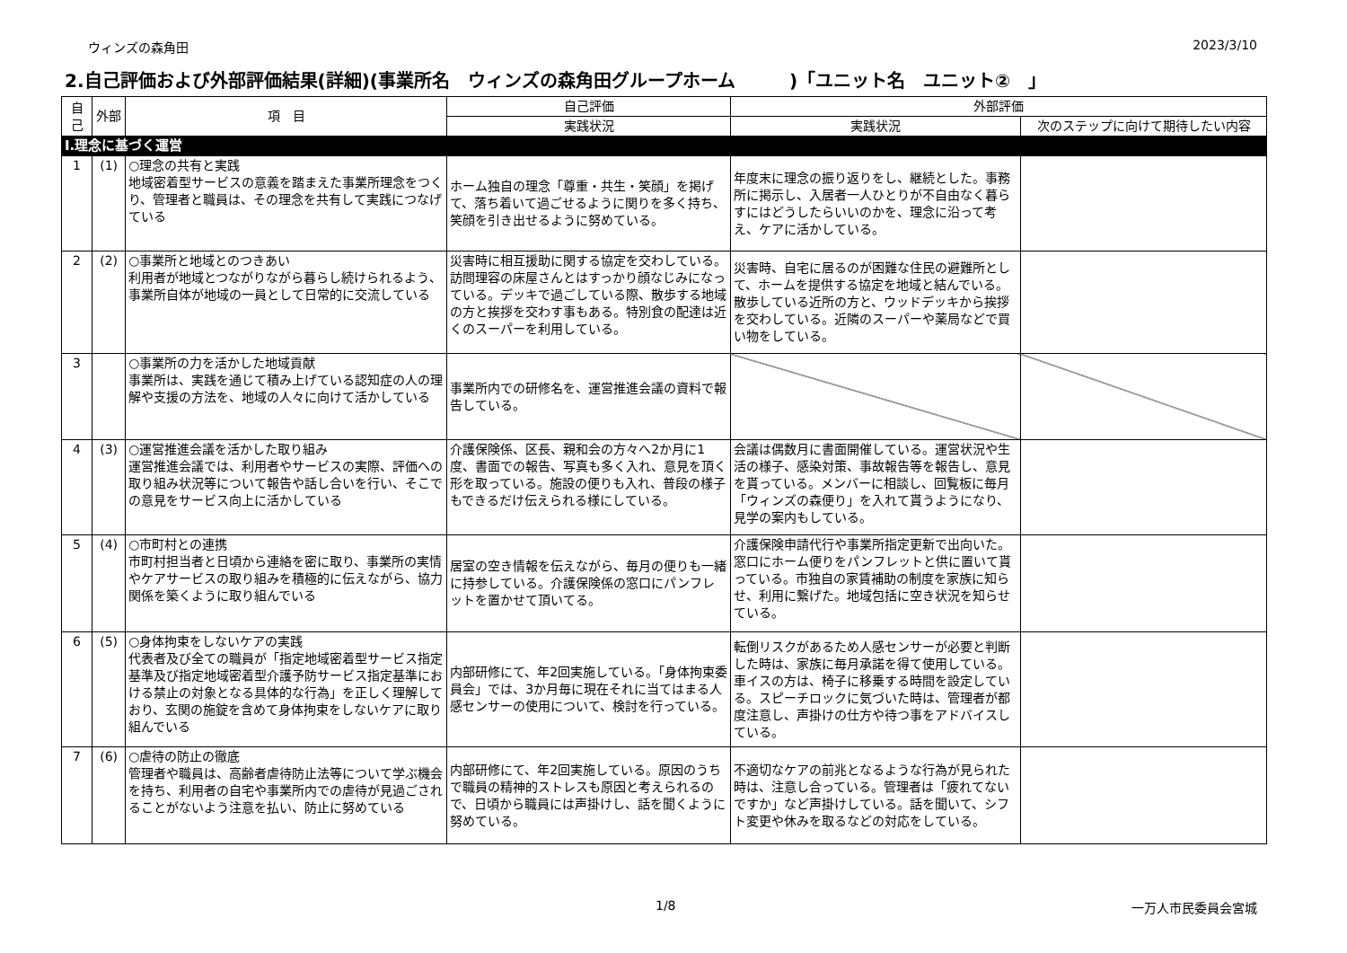ウィンズの森角田 2023/3/10
2.自己評価および外部評価結果(詳細)(事業所名　ウィンズの森角田グループホーム　　　)「ユニット名　ユニット②　」
| 自己 | 外部 | 項 目 | 自己評価 | 外部評価 | |
| --- | --- | --- | --- | --- | --- |
| | | | 実践状況 | 実践状況 | 次のステップに向けて期待したい内容 |
| Ⅰ.理念に基づく運営 | | | | | |
| 1 | (1) | ○理念の共有と実践 地域密着型サービスの意義を踏まえた事業所理念をつくり、管理者と職員は、その理念を共有して実践につなげている | ホーム独自の理念「尊重・共生・笑顔」を掲げて、落ち着いて過ごせるように関りを多く持ち、笑顔を引き出せるように努めている。 | 年度末に理念の振り返りをし、継続とした。事務所に掲示し、入居者一人ひとりが不自由なく暮らすにはどうしたらいいのかを、理念に沿って考え、ケアに活かしている。 | |
| 2 | (2) | ○事業所と地域とのつきあい 利用者が地域とつながりながら暮らし続けられるよう、事業所自体が地域の一員として日常的に交流している | 災害時に相互援助に関する協定を交わしている。訪問理容の床屋さんとはすっかり顔なじみになっている。デッキで過ごしている際、散歩する地域の方と挨拶を交わす事もある。特別食の配達は近くのスーパーを利用している。 | 災害時、自宅に居るのが困難な住民の避難所として、ホームを提供する協定を地域と結んでいる。散歩している近所の方と、ウッドデッキから挨拶を交わしている。近隣のスーパーや薬局などで買い物をしている。 | |
| 3 | | ○事業所の力を活かした地域貢献 事業所は、実践を通じて積み上げている認知症の人の理解や支援の方法を、地域の人々に向けて活かしている | 事業所内での研修名を、運営推進会議の資料で報告している。 | | |
| 4 | (3) | ○運営推進会議を活かした取り組み 運営推進会議では、利用者やサービスの実際、評価への取り組み状況等について報告や話し合いを行い、そこでの意見をサービス向上に活かしている | 介護保険係、区長、親和会の方々へ2か月に1度、書面での報告、写真も多く入れ、意見を頂く形を取っている。施設の便りも入れ、普段の様子もできるだけ伝えられる様にしている。 | 会議は偶数月に書面開催している。運営状況や生活の様子、感染対策、事故報告等を報告し、意見を貰っている。メンバーに相談し、回覧板に毎月「ウィンズの森便り」を入れて貰うようになり、見学の案内もしている。 | |
| 5 | (4) | ○市町村との連携 市町村担当者と日頃から連絡を密に取り、事業所の実情やケアサービスの取り組みを積極的に伝えながら、協力関係を築くように取り組んでいる | 居室の空き情報を伝えながら、毎月の便りも一緒に持参している。介護保険係の窓口にパンフレットを置かせて頂いてる。 | 介護保険申請代行や事業所指定更新で出向いた。窓口にホーム便りをパンフレットと供に置いて貰っている。市独自の家賃補助の制度を家族に知らせ、利用に繋げた。地域包括に空き状況を知らせている。 | |
| 6 | (5) | ○身体拘束をしないケアの実践 代表者及び全ての職員が「指定地域密着型サービス指定基準及び指定地域密着型介護予防サービス指定基準における禁止の対象となる具体的な行為」を正しく理解しており、玄関の施錠を含めて身体拘束をしないケアに取り組んでいる | 内部研修にて、年2回実施している。「身体拘束委員会」では、3か月毎に現在それに当てはまる人感センサーの使用について、検討を行っている。 | 転倒リスクがあるため人感センサーが必要と判断した時は、家族に毎月承諾を得て使用している。車イスの方は、椅子に移乗する時間を設定している。スピーチロックに気づいた時は、管理者が都度注意し、声掛けの仕方や待つ事をアドバイスしている。 | |
| 7 | (6) | ○虐待の防止の徹底 管理者や職員は、高齢者虐待防止法等について学ぶ機会を持ち、利用者の自宅や事業所内での虐待が見過ごされることがないよう注意を払い、防止に努めている | 内部研修にて、年2回実施している。原因のうちで職員の精神的ストレスも原因と考えられるので、日頃から職員には声掛けし、話を聞くように努めている。 | 不適切なケアの前兆となるような行為が見られた時は、注意し合っている。管理者は「疲れてないですか」など声掛けしている。話を聞いて、シフト変更や休みを取るなどの対応をしている。 | |
1/8 一万人市民委員会宮城